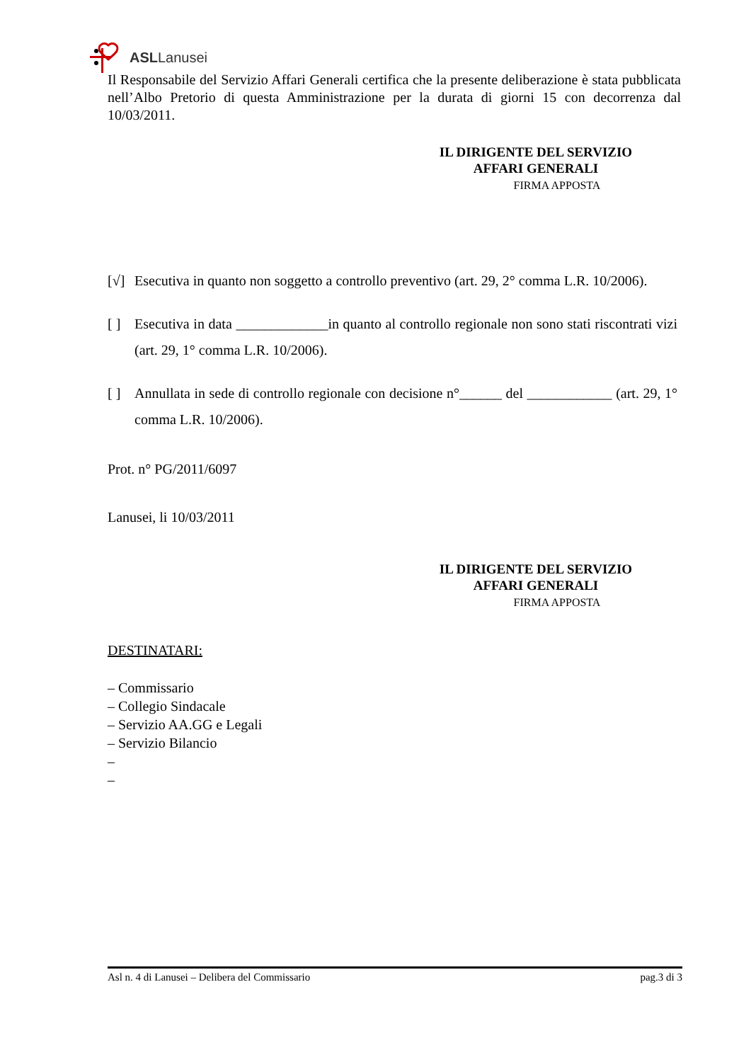ASLLanusei
Il Responsabile del Servizio Affari Generali certifica che la presente deliberazione è stata pubblicata nell’Albo Pretorio di questa Amministrazione per la durata di giorni 15 con decorrenza dal 10/03/2011.
IL DIRIGENTE DEL SERVIZIO
AFFARI GENERALI
FIRMA APPOSTA
[√] Esecutiva in quanto non soggetto a controllo preventivo (art. 29, 2° comma L.R. 10/2006).
[ ] Esecutiva in data _____________in quanto al controllo regionale non sono stati riscontrati vizi (art. 29, 1° comma L.R. 10/2006).
[ ] Annullata in sede di controllo regionale con decisione n°______ del ____________ (art. 29, 1° comma L.R. 10/2006).
Prot. n° PG/2011/6097
Lanusei, li 10/03/2011
IL DIRIGENTE DEL SERVIZIO
AFFARI GENERALI
FIRMA APPOSTA
DESTINATARI:
– Commissario
– Collegio Sindacale
– Servizio AA.GG e Legali
– Servizio Bilancio
–
–
Asl n. 4 di Lanusei – Delibera del Commissario pag.3 di 3